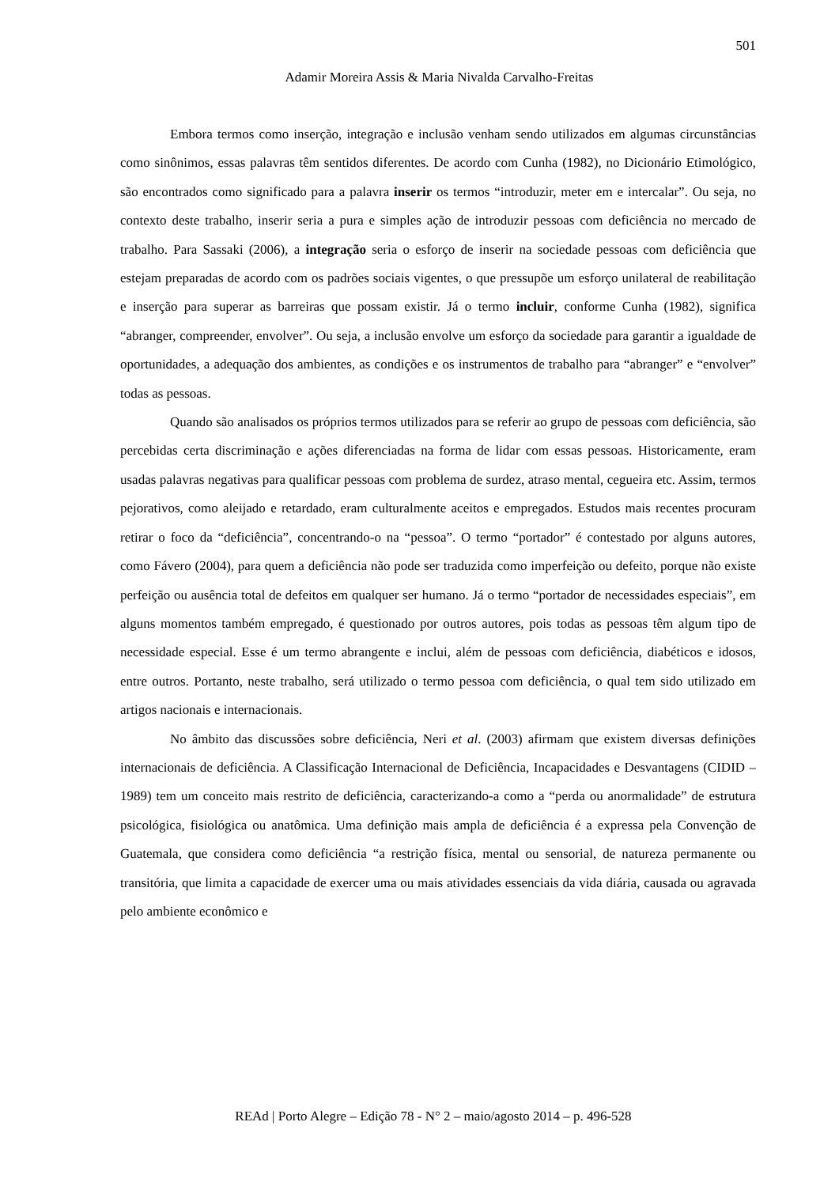501
Adamir Moreira Assis & Maria Nivalda Carvalho-Freitas
Embora termos como inserção, integração e inclusão venham sendo utilizados em algumas circunstâncias como sinônimos, essas palavras têm sentidos diferentes. De acordo com Cunha (1982), no Dicionário Etimológico, são encontrados como significado para a palavra inserir os termos “introduzir, meter em e intercalar”. Ou seja, no contexto deste trabalho, inserir seria a pura e simples ação de introduzir pessoas com deficiência no mercado de trabalho. Para Sassaki (2006), a integração seria o esforço de inserir na sociedade pessoas com deficiência que estejam preparadas de acordo com os padrões sociais vigentes, o que pressupõe um esforço unilateral de reabilitação e inserção para superar as barreiras que possam existir. Já o termo incluir, conforme Cunha (1982), significa “abranger, compreender, envolver”. Ou seja, a inclusão envolve um esforço da sociedade para garantir a igualdade de oportunidades, a adequação dos ambientes, as condições e os instrumentos de trabalho para “abranger” e “envolver” todas as pessoas.
Quando são analisados os próprios termos utilizados para se referir ao grupo de pessoas com deficiência, são percebidas certa discriminação e ações diferenciadas na forma de lidar com essas pessoas. Historicamente, eram usadas palavras negativas para qualificar pessoas com problema de surdez, atraso mental, cegueira etc. Assim, termos pejorativos, como aleijado e retardado, eram culturalmente aceitos e empregados. Estudos mais recentes procuram retirar o foco da “deficiência”, concentrando-o na “pessoa”. O termo “portador” é contestado por alguns autores, como Fávero (2004), para quem a deficiência não pode ser traduzida como imperfeição ou defeito, porque não existe perfeição ou ausência total de defeitos em qualquer ser humano. Já o termo “portador de necessidades especiais”, em alguns momentos também empregado, é questionado por outros autores, pois todas as pessoas têm algum tipo de necessidade especial. Esse é um termo abrangente e inclui, além de pessoas com deficiência, diabéticos e idosos, entre outros. Portanto, neste trabalho, será utilizado o termo pessoa com deficiência, o qual tem sido utilizado em artigos nacionais e internacionais.
No âmbito das discussões sobre deficiência, Neri et al. (2003) afirmam que existem diversas definições internacionais de deficiência. A Classificação Internacional de Deficiência, Incapacidades e Desvantagens (CIDID – 1989) tem um conceito mais restrito de deficiência, caracterizando-a como a “perda ou anormalidade” de estrutura psicológica, fisiológica ou anatômica. Uma definição mais ampla de deficiência é a expressa pela Convenção de Guatemala, que considera como deficiência “a restrição física, mental ou sensorial, de natureza permanente ou transitória, que limita a capacidade de exercer uma ou mais atividades essenciais da vida diária, causada ou agravada pelo ambiente econômico e
REAd | Porto Alegre – Edição 78 - N° 2 – maio/agosto 2014 – p. 496-528